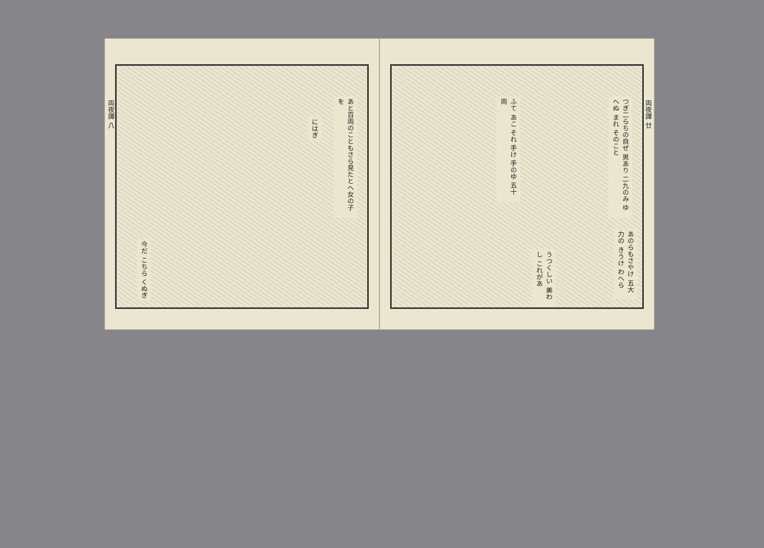両夜譚 八
あと百両のこともさら見たとへ女の子を
にはぎ
今だ こちら くぬぎ
両夜譚 廿
つぎ二らちの自ぜ 男あり 二九のみ ゆへぬ まれ そのこと
ふて あこ それ 手け 手のゆ 五十両
あのらもさやけ 五大力の きうけ わへら
うつくしい 美わし これがあ